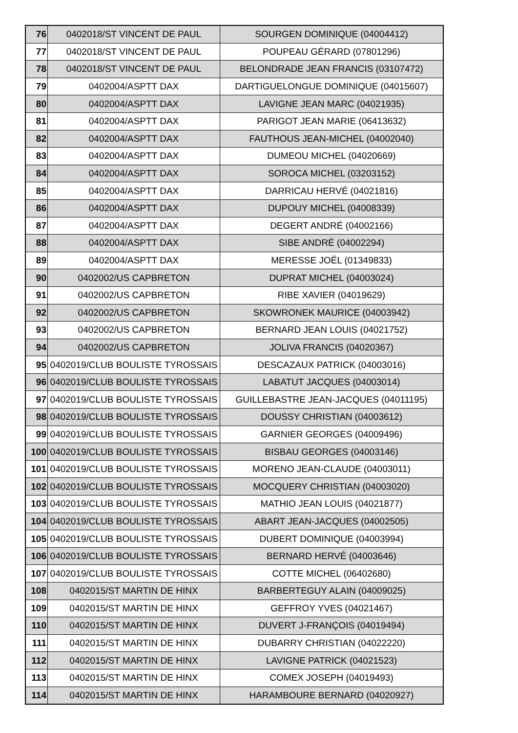| 76 | 0402018/ST VINCENT DE PAUL | SOURGEN DOMINIQUE (04004412) |
| 77 | 0402018/ST VINCENT DE PAUL | POUPEAU GÉRARD (07801296) |
| 78 | 0402018/ST VINCENT DE PAUL | BELONDRADE JEAN FRANCIS (03107472) |
| 79 | 0402004/ASPTT DAX | DARTIGUELONGUE DOMINIQUE (04015607) |
| 80 | 0402004/ASPTT DAX | LAVIGNE JEAN MARC (04021935) |
| 81 | 0402004/ASPTT DAX | PARIGOT JEAN MARIE (06413632) |
| 82 | 0402004/ASPTT DAX | FAUTHOUS JEAN-MICHEL (04002040) |
| 83 | 0402004/ASPTT DAX | DUMEOU MICHEL (04020669) |
| 84 | 0402004/ASPTT DAX | SOROCA MICHEL (03203152) |
| 85 | 0402004/ASPTT DAX | DARRICAU HERVÉ (04021816) |
| 86 | 0402004/ASPTT DAX | DUPOUY MICHEL (04008339) |
| 87 | 0402004/ASPTT DAX | DEGERT ANDRÉ (04002166) |
| 88 | 0402004/ASPTT DAX | SIBE ANDRÉ (04002294) |
| 89 | 0402004/ASPTT DAX | MERESSE JOËL (01349833) |
| 90 | 0402002/US CAPBRETON | DUPRAT MICHEL (04003024) |
| 91 | 0402002/US CAPBRETON | RIBE XAVIER (04019629) |
| 92 | 0402002/US CAPBRETON | SKOWRONEK MAURICE (04003942) |
| 93 | 0402002/US CAPBRETON | BERNARD JEAN LOUIS (04021752) |
| 94 | 0402002/US CAPBRETON | JOLIVA FRANCIS (04020367) |
| 95 | 0402019/CLUB BOULISTE TYROSSAIS | DESCAZAUX PATRICK (04003016) |
| 96 | 0402019/CLUB BOULISTE TYROSSAIS | LABATUT JACQUES (04003014) |
| 97 | 0402019/CLUB BOULISTE TYROSSAIS | GUILLEBASTRE JEAN-JACQUES (04011195) |
| 98 | 0402019/CLUB BOULISTE TYROSSAIS | DOUSSY CHRISTIAN (04003612) |
| 99 | 0402019/CLUB BOULISTE TYROSSAIS | GARNIER GEORGES (04009496) |
| 100 | 0402019/CLUB BOULISTE TYROSSAIS | BISBAU GEORGES (04003146) |
| 101 | 0402019/CLUB BOULISTE TYROSSAIS | MORENO JEAN-CLAUDE (04003011) |
| 102 | 0402019/CLUB BOULISTE TYROSSAIS | MOCQUERY CHRISTIAN (04003020) |
| 103 | 0402019/CLUB BOULISTE TYROSSAIS | MATHIO JEAN LOUIS (04021877) |
| 104 | 0402019/CLUB BOULISTE TYROSSAIS | ABART JEAN-JACQUES (04002505) |
| 105 | 0402019/CLUB BOULISTE TYROSSAIS | DUBERT DOMINIQUE (04003994) |
| 106 | 0402019/CLUB BOULISTE TYROSSAIS | BERNARD HERVÉ (04003646) |
| 107 | 0402019/CLUB BOULISTE TYROSSAIS | COTTE MICHEL (06402680) |
| 108 | 0402015/ST MARTIN DE HINX | BARBERTEGUY ALAIN (04009025) |
| 109 | 0402015/ST MARTIN DE HINX | GEFFROY YVES (04021467) |
| 110 | 0402015/ST MARTIN DE HINX | DUVERT J-FRANÇOIS (04019494) |
| 111 | 0402015/ST MARTIN DE HINX | DUBARRY CHRISTIAN (04022220) |
| 112 | 0402015/ST MARTIN DE HINX | LAVIGNE PATRICK (04021523) |
| 113 | 0402015/ST MARTIN DE HINX | COMEX JOSEPH (04019493) |
| 114 | 0402015/ST MARTIN DE HINX | HARAMBOURE BERNARD (04020927) |